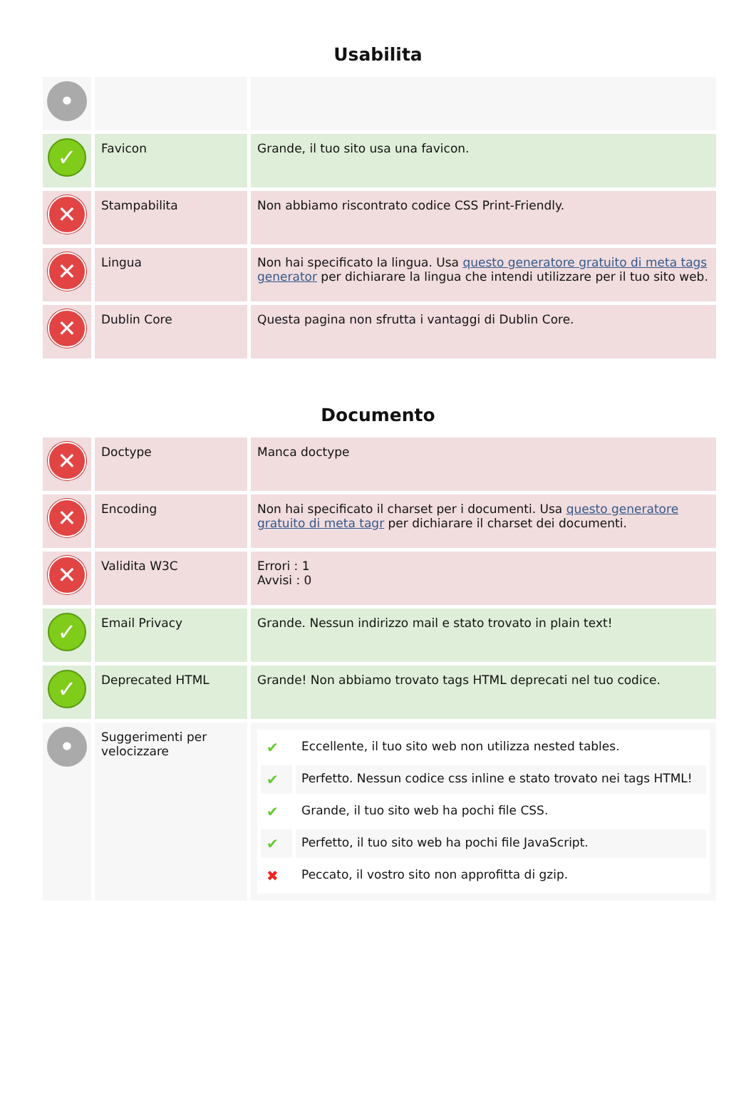Usabilita
| • | | |
| ✓ | Favicon | Grande, il tuo sito usa una favicon. |
| ✕ | Stampabilita | Non abbiamo riscontrato codice CSS Print-Friendly. |
| ✕ | Lingua | Non hai specificato la lingua. Usa questo generatore gratuito di meta tags generator per dichiarare la lingua che intendi utilizzare per il tuo sito web. |
| ✕ | Dublin Core | Questa pagina non sfrutta i vantaggi di Dublin Core. |
Documento
| ✕ | Doctype | Manca doctype |
| ✕ | Encoding | Non hai specificato il charset per i documenti. Usa questo generatore gratuito di meta tagr per dichiarare il charset dei documenti. |
| ✕ | Validita W3C | Errori : 1 Avvisi : 0 |
| ✓ | Email Privacy | Grande. Nessun indirizzo mail e stato trovato in plain text! |
| ✓ | Deprecated HTML | Grande! Non abbiamo trovato tags HTML deprecati nel tuo codice. |
| • | Suggerimenti per velocizzare | / ✔ / Eccellente, il tuo sito web non utilizza nested tables. / / ✔ / Perfetto. Nessun codice css inline e stato trovato nei tags HTML! / / ✔ / Grande, il tuo sito web ha pochi file CSS. / / ✔ / Perfetto, il tuo sito web ha pochi file JavaScript. / / ✖ / Peccato, il vostro sito non approfitta di gzip. / |